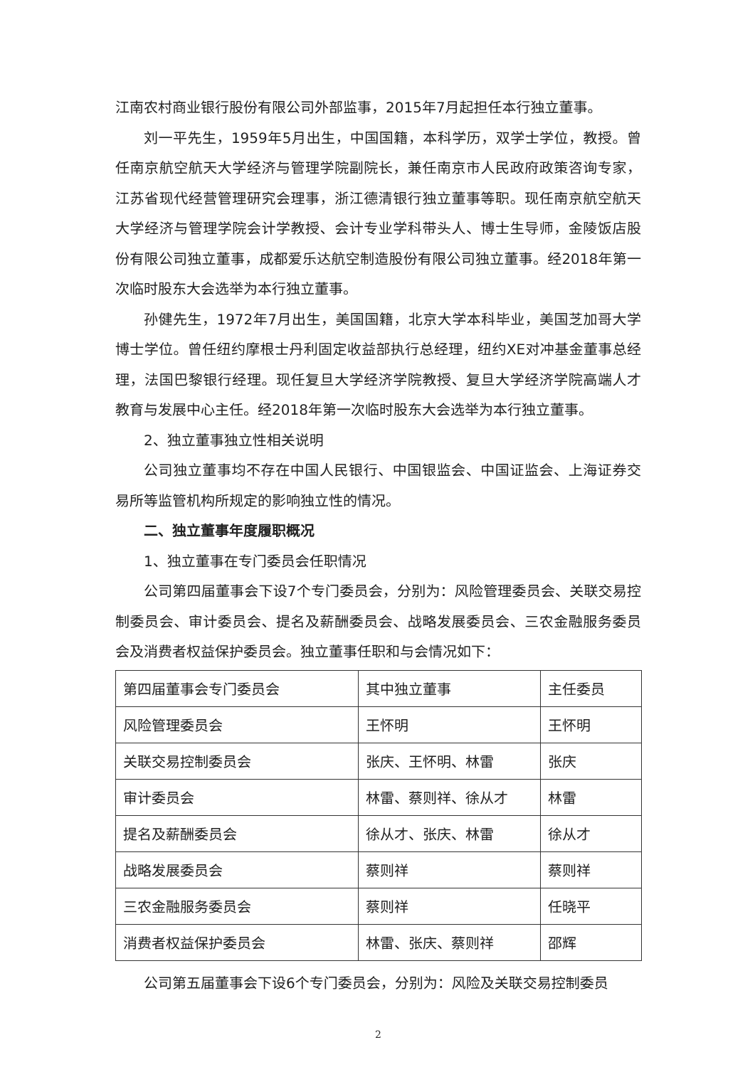江南农村商业银行股份有限公司外部监事，2015年7月起担任本行独立董事。
刘一平先生，1959年5月出生，中国国籍，本科学历，双学士学位，教授。曾任南京航空航天大学经济与管理学院副院长，兼任南京市人民政府政策咨询专家，江苏省现代经营管理研究会理事，浙江德清银行独立董事等职。现任南京航空航天大学经济与管理学院会计学教授、会计专业学科带头人、博士生导师，金陵饭店股份有限公司独立董事，成都爱乐达航空制造股份有限公司独立董事。经2018年第一次临时股东大会选举为本行独立董事。
孙健先生，1972年7月出生，美国国籍，北京大学本科毕业，美国芝加哥大学博士学位。曾任纽约摩根士丹利固定收益部执行总经理，纽约XE对冲基金董事总经理，法国巴黎银行经理。现任复旦大学经济学院教授、复旦大学经济学院高端人才教育与发展中心主任。经2018年第一次临时股东大会选举为本行独立董事。
2、独立董事独立性相关说明
公司独立董事均不存在中国人民银行、中国银监会、中国证监会、上海证券交易所等监管机构所规定的影响独立性的情况。
二、独立董事年度履职概况
1、独立董事在专门委员会任职情况
公司第四届董事会下设7个专门委员会，分别为：风险管理委员会、关联交易控制委员会、审计委员会、提名及薪酬委员会、战略发展委员会、三农金融服务委员会及消费者权益保护委员会。独立董事任职和与会情况如下：
| 第四届董事会专门委员会 | 其中独立董事 | 主任委员 |
| 风险管理委员会 | 王怀明 | 王怀明 |
| 关联交易控制委员会 | 张庆、王怀明、林雷 | 张庆 |
| 审计委员会 | 林雷、蔡则祥、徐从才 | 林雷 |
| 提名及薪酬委员会 | 徐从才、张庆、林雷 | 徐从才 |
| 战略发展委员会 | 蔡则祥 | 蔡则祥 |
| 三农金融服务委员会 | 蔡则祥 | 任晓平 |
| 消费者权益保护委员会 | 林雷、张庆、蔡则祥 | 邵辉 |
公司第五届董事会下设6个专门委员会，分别为：风险及关联交易控制委员
2